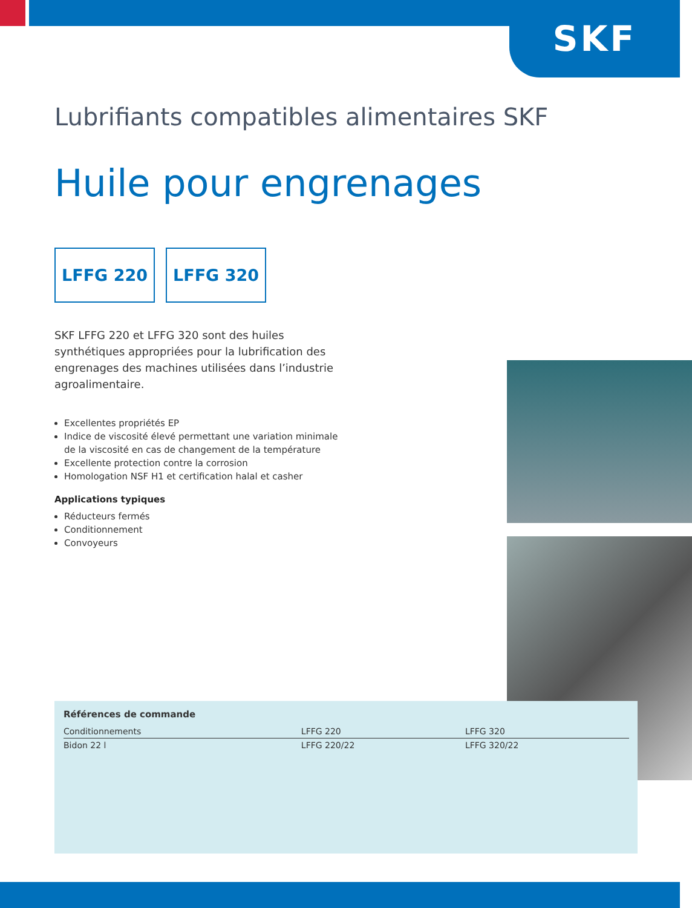SKF
Lubrifiants compatibles alimentaires SKF
Huile pour engrenages
LFFG 220 LFFG 320
SKF LFFG 220 et LFFG 320 sont des huiles synthétiques appropriées pour la lubrification des engrenages des machines utilisées dans l’industrie agroalimentaire.
Excellentes propriétés EP
Indice de viscosité élevé permettant une variation minimale de la viscosité en cas de changement de la température
Excellente protection contre la corrosion
Homologation NSF H1 et certification halal et casher
Applications typiques
Réducteurs fermés
Conditionnement
Convoyeurs
| Références de commande | | |
| --- | --- | --- |
| Conditionnements | LFFG 220 | LFFG 320 |
| Bidon 22 l | LFFG 220/22 | LFFG 320/22 |